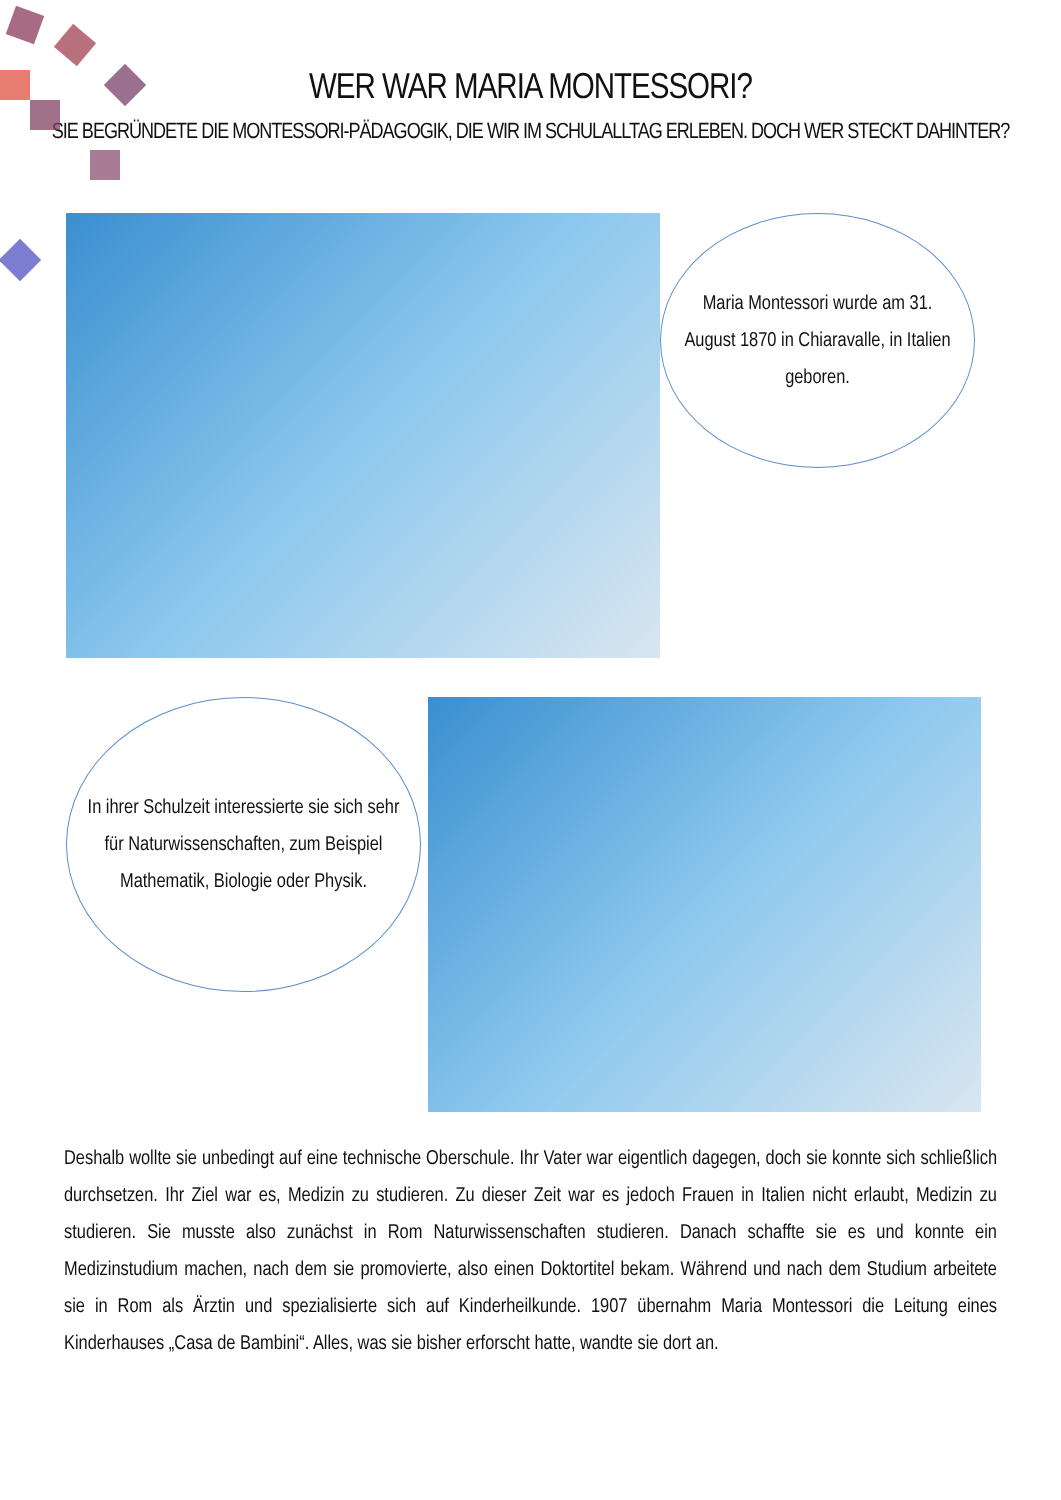WER WAR MARIA MONTESSORI?
SIE BEGRÜNDETE DIE MONTESSORI-PÄDAGOGIK, DIE WIR IM SCHULALLTAG ERLEBEN. DOCH WER STECKT DAHINTER?
Maria Montessori wurde am 31. August 1870 in Chiaravalle, in Italien geboren.
In ihrer Schulzeit interessierte sie sich sehr für Naturwissenschaften, zum Beispiel Mathematik, Biologie oder Physik.
Deshalb wollte sie unbedingt auf eine technische Oberschule. Ihr Vater war eigentlich dagegen, doch sie konnte sich schließlich durchsetzen. Ihr Ziel war es, Medizin zu studieren. Zu dieser Zeit war es jedoch Frauen in Italien nicht erlaubt, Medizin zu studieren. Sie musste also zunächst in Rom Naturwissenschaften studieren. Danach schaffte sie es und konnte ein Medizinstudium machen, nach dem sie promovierte, also einen Doktortitel bekam. Während und nach dem Studium arbeitete sie in Rom als Ärztin und spezialisierte sich auf Kinderheilkunde. 1907 übernahm Maria Montessori die Leitung eines Kinderhauses „Casa de Bambini“. Alles, was sie bisher erforscht hatte, wandte sie dort an.